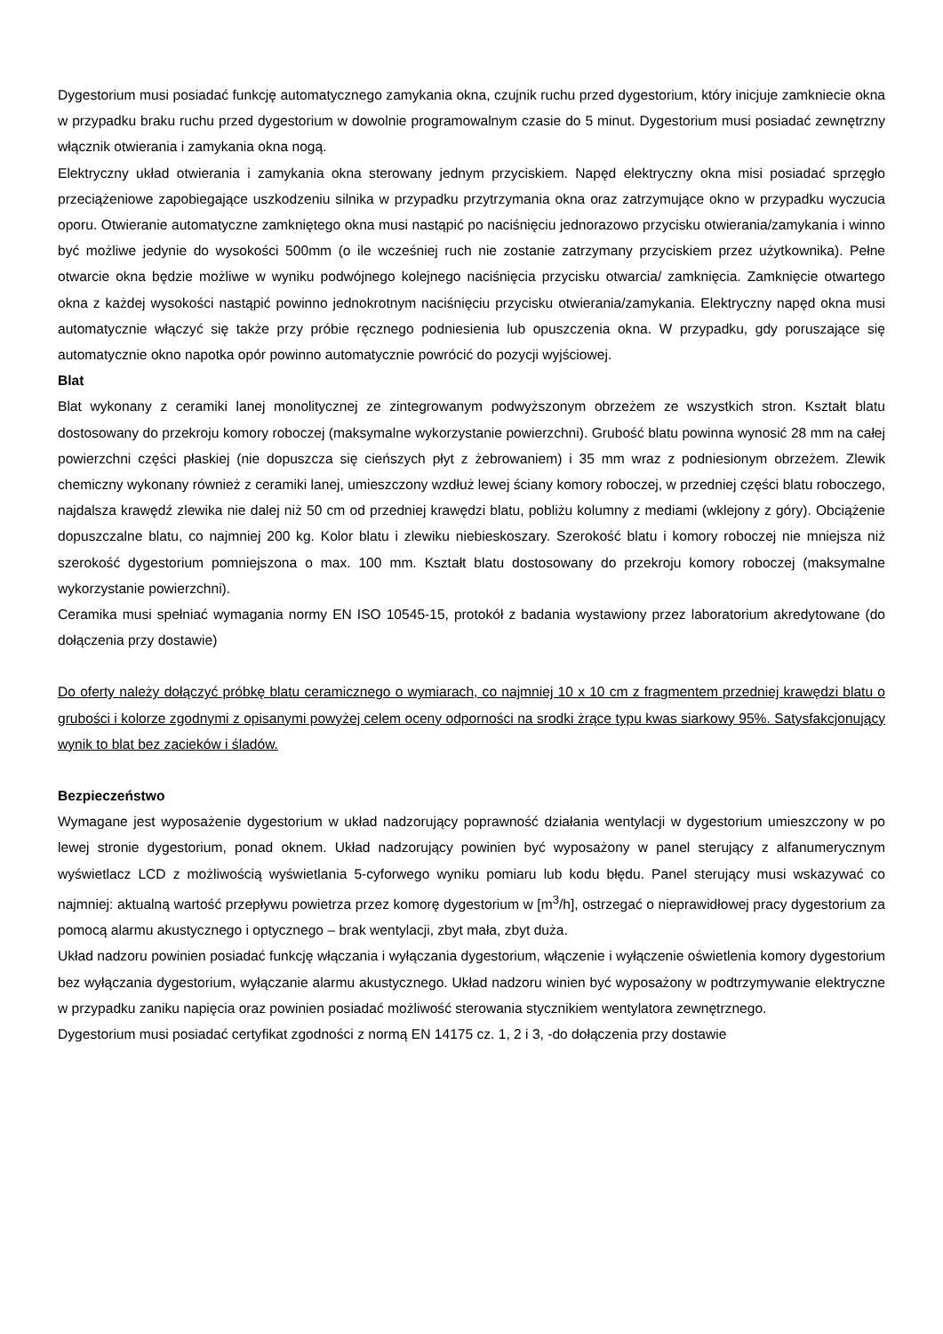Dygestorium musi posiadać funkcję automatycznego zamykania okna, czujnik ruchu przed dygestorium, który inicjuje zamkniecie okna w przypadku braku ruchu przed dygestorium w dowolnie programowalnym czasie do 5 minut. Dygestorium musi posiadać zewnętrzny włącznik otwierania i zamykania okna nogą.
Elektryczny układ otwierania i zamykania okna sterowany jednym przyciskiem. Napęd elektryczny okna misi posiadać sprzęgło przeciążeniowe zapobiegające uszkodzeniu silnika w przypadku przytrzymania okna oraz zatrzymujące okno w przypadku wyczucia oporu. Otwieranie automatyczne zamkniętego okna musi nastąpić po naciśnięciu jednorazowo przycisku otwierania/zamykania i winno być możliwe jedynie do wysokości 500mm (o ile wcześniej ruch nie zostanie zatrzymany przyciskiem przez użytkownika). Pełne otwarcie okna będzie możliwe w wyniku podwójnego kolejnego naciśnięcia przycisku otwarcia/ zamknięcia. Zamknięcie otwartego okna z każdej wysokości nastąpić powinno jednokrotnym naciśnięciu przycisku otwierania/zamykania. Elektryczny napęd okna musi automatycznie włączyć się także przy próbie ręcznego podniesienia lub opuszczenia okna. W przypadku, gdy poruszające się automatycznie okno napotka opór powinno automatycznie powrócić do pozycji wyjściowej.
Blat
Blat wykonany z ceramiki lanej monolitycznej ze zintegrowanym podwyższonym obrzeżem ze wszystkich stron. Kształt blatu dostosowany do przekroju komory roboczej (maksymalne wykorzystanie powierzchni). Grubość blatu powinna wynosić 28 mm na całej powierzchni części płaskiej (nie dopuszcza się cieńszych płyt z żebrowaniem) i 35 mm wraz z podniesionym obrzeżem. Zlewik chemiczny wykonany również z ceramiki lanej, umieszczony wzdłuż lewej ściany komory roboczej, w przedniej części blatu roboczego, najdalsza krawędź zlewika nie dalej niż 50 cm od przedniej krawędzi blatu, pobliżu kolumny z mediami (wklejony z góry). Obciążenie dopuszczalne blatu, co najmniej 200 kg. Kolor blatu i zlewiku niebieskoszary. Szerokość blatu i komory roboczej nie mniejsza niż szerokość dygestorium pomniejszona o max. 100 mm. Kształt blatu dostosowany do przekroju komory roboczej (maksymalne wykorzystanie powierzchni).
Ceramika musi spełniać wymagania normy EN ISO 10545-15, protokół z badania wystawiony przez laboratorium akredytowane (do dołączenia przy dostawie)
Do oferty należy dołączyć próbkę blatu ceramicznego o wymiarach, co najmniej 10 x 10 cm z fragmentem przedniej krawędzi blatu o grubości i kolorze zgodnymi z opisanymi powyżej celem oceny odporności na srodki żrące typu kwas siarkowy 95%. Satysfakcjonujący wynik to blat bez zacieków i śladów.
Bezpieczeństwo
Wymagane jest wyposażenie dygestorium w układ nadzorujący poprawność działania wentylacji w dygestorium umieszczony w po lewej stronie dygestorium, ponad oknem. Układ nadzorujący powinien być wyposażony w panel sterujący z alfanumerycznym wyświetlacz LCD z możliwością wyświetlania 5-cyforwego wyniku pomiaru lub kodu błędu. Panel sterujący musi wskazywać co najmniej: aktualną wartość przepływu powietrza przez komorę dygestorium w [m<sup>3</sup>/h], ostrzegać o nieprawidłowej pracy dygestorium za pomocą alarmu akustycznego i optycznego – brak wentylacji, zbyt mała, zbyt duża.
Układ nadzoru powinien posiadać funkcję włączania i wyłączania dygestorium, włączenie i wyłączenie oświetlenia komory dygestorium bez wyłączania dygestorium, wyłączanie alarmu akustycznego. Układ nadzoru winien być wyposażony w podtrzymywanie elektryczne w przypadku zaniku napięcia oraz powinien posiadać możliwość sterowania stycznikiem wentylatora zewnętrznego.
Dygestorium musi posiadać certyfikat zgodności z normą EN 14175 cz. 1, 2 i 3, -do dołączenia przy dostawie